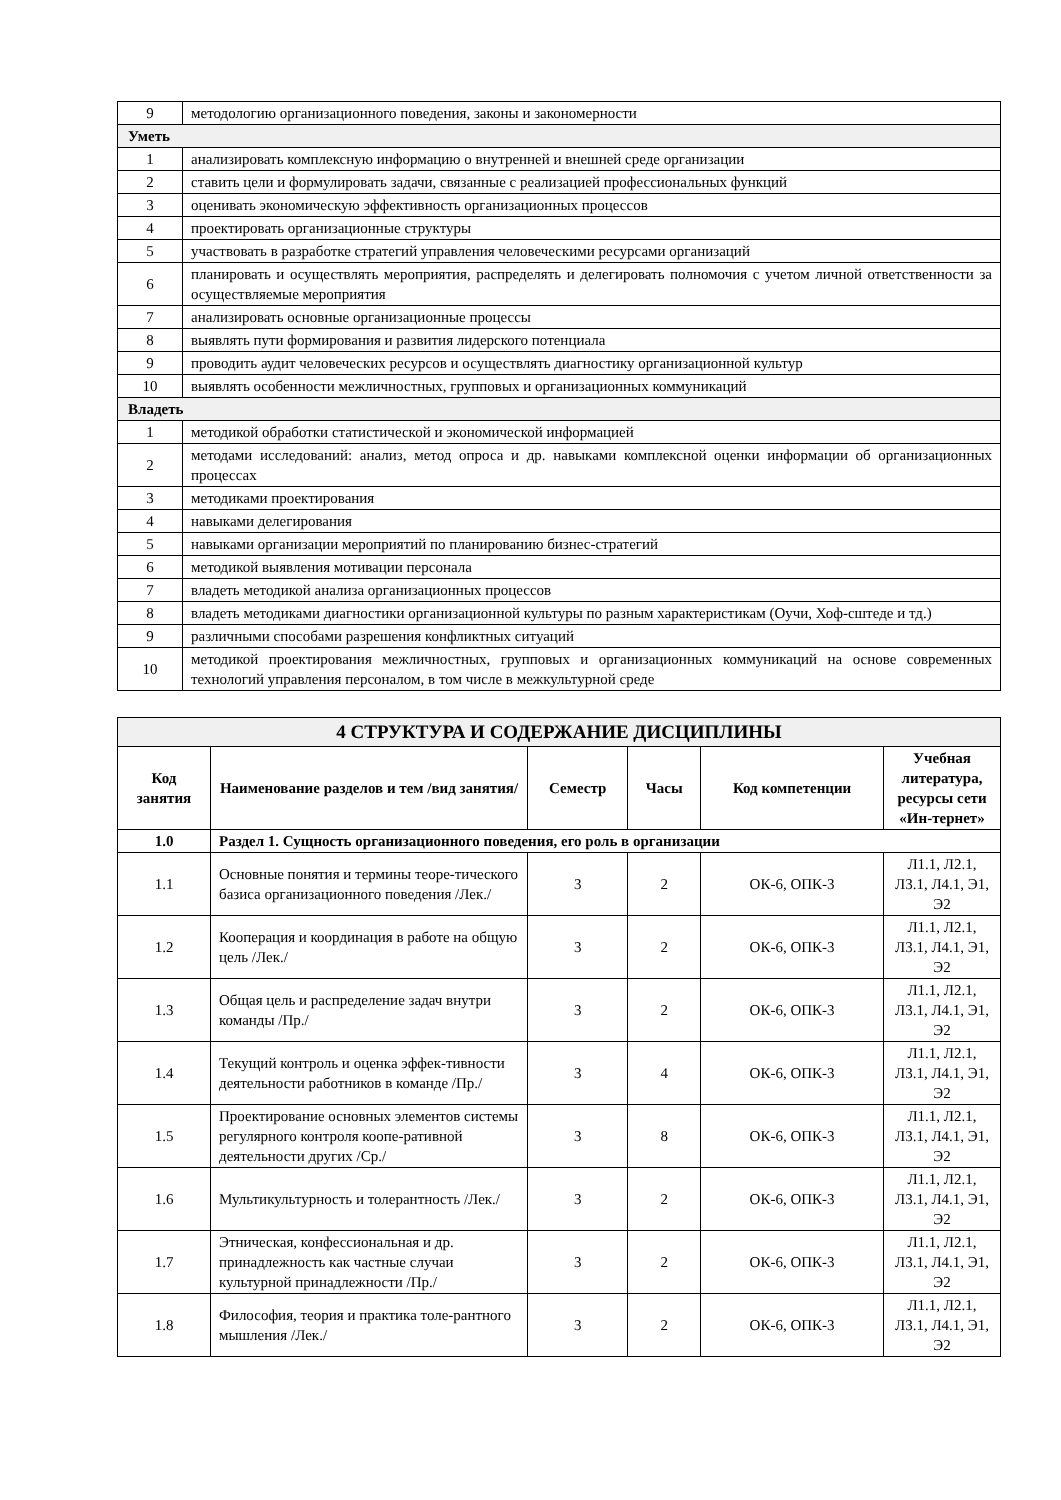| 9 | методологию организационного поведения, законы и закономерности |
| Уметь | |
| 1 | анализировать комплексную информацию о внутренней и внешней среде организации |
| 2 | ставить цели и формулировать задачи, связанные с реализацией профессиональных функций |
| 3 | оценивать экономическую эффективность организационных процессов |
| 4 | проектировать организационные структуры |
| 5 | участвовать в разработке стратегий управления человеческими ресурсами организаций |
| 6 | планировать и осуществлять мероприятия, распределять и делегировать полномочия с учетом личной ответственности за осуществляемые мероприятия |
| 7 | анализировать основные организационные процессы |
| 8 | выявлять пути формирования и развития лидерского потенциала |
| 9 | проводить аудит человеческих ресурсов и осуществлять диагностику организационной культур |
| 10 | выявлять особенности межличностных, групповых и организационных коммуникаций |
| Владеть | |
| 1 | методикой обработки статистической и экономической информацией |
| 2 | методами исследований: анализ, метод опроса и др. навыками комплексной оценки информации об организационных процессах |
| 3 | методиками проектирования |
| 4 | навыками делегирования |
| 5 | навыками организации мероприятий по планированию бизнес-стратегий |
| 6 | методикой выявления мотивации персонала |
| 7 | владеть методикой анализа организационных процессов |
| 8 | владеть методиками диагностики организационной культуры по разным характеристикам (Оучи, Хоф-сштеде и тд.) |
| 9 | различными способами разрешения конфликтных ситуаций |
| 10 | методикой проектирования межличностных, групповых и организационных коммуникаций на основе современных технологий управления персоналом, в том числе в межкультурной среде |
| 4 СТРУКТУРА И СОДЕРЖАНИЕ ДИСЦИПЛИНЫ | | | | | |
| --- | --- | --- | --- | --- | --- |
| Код занятия | Наименование разделов и тем /вид занятия/ | Семестр | Часы | Код компетенции | Учебная литература, ресурсы сети «Ин-тернет» |
| 1.0 | Раздел 1. Сущность организационного поведения, его роль в организации | | | | |
| 1.1 | Основные понятия и термины теоре-тического базиса организационного поведения /Лек./ | 3 | 2 | ОК-6, ОПК-3 | Л1.1, Л2.1, Л3.1, Л4.1, Э1, Э2 |
| 1.2 | Кооперация и координация в работе на общую цель /Лек./ | 3 | 2 | ОК-6, ОПК-3 | Л1.1, Л2.1, Л3.1, Л4.1, Э1, Э2 |
| 1.3 | Общая цель и распределение задач внутри команды /Пр./ | 3 | 2 | ОК-6, ОПК-3 | Л1.1, Л2.1, Л3.1, Л4.1, Э1, Э2 |
| 1.4 | Текущий контроль и оценка эффек-тивности деятельности работников в команде /Пр./ | 3 | 4 | ОК-6, ОПК-3 | Л1.1, Л2.1, Л3.1, Л4.1, Э1, Э2 |
| 1.5 | Проектирование основных элементов системы регулярного контроля коопе-ративной деятельности других /Ср./ | 3 | 8 | ОК-6, ОПК-3 | Л1.1, Л2.1, Л3.1, Л4.1, Э1, Э2 |
| 1.6 | Мультикультурность и толерантность /Лек./ | 3 | 2 | ОК-6, ОПК-3 | Л1.1, Л2.1, Л3.1, Л4.1, Э1, Э2 |
| 1.7 | Этническая, конфессиональная и др. принадлежность как частные случаи культурной принадлежности /Пр./ | 3 | 2 | ОК-6, ОПК-3 | Л1.1, Л2.1, Л3.1, Л4.1, Э1, Э2 |
| 1.8 | Философия, теория и практика толе-рантного мышления /Лек./ | 3 | 2 | ОК-6, ОПК-3 | Л1.1, Л2.1, Л3.1, Л4.1, Э1, Э2 |